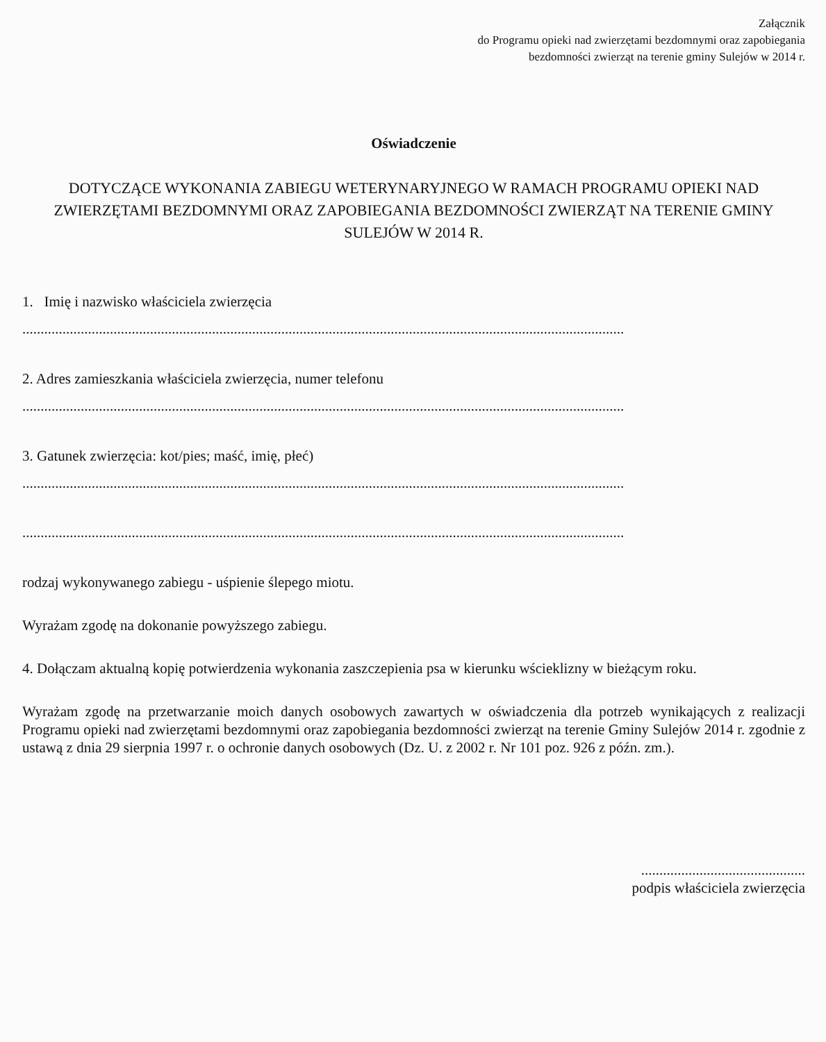Załącznik
do Programu opieki nad zwierzętami bezdomnymi oraz zapobiegania
bezdomności zwierząt na terenie gminy Sulejów w 2014 r.
Oświadczenie
DOTYCZĄCE WYKONANIA ZABIEGU WETERYNARYJNEGO W RAMACH PROGRAMU OPIEKI NAD ZWIERZĘTAMI BEZDOMNYMI ORAZ ZAPOBIEGANIA BEZDOMNOŚCI ZWIERZĄT NA TERENIE GMINY SULEJÓW W 2014 R.
1. Imię i nazwisko właściciela zwierzęcia
.....................................................................................................................................................................
2. Adres zamieszkania właściciela zwierzęcia, numer telefonu
.....................................................................................................................................................................
3. Gatunek zwierzęcia: kot/pies; maść, imię, płeć)
.....................................................................................................................................................................
.....................................................................................................................................................................
rodzaj wykonywanego zabiegu - uśpienie ślepego miotu.
Wyrażam zgodę na dokonanie powyższego zabiegu.
4. Dołączam aktualną kopię potwierdzenia wykonania zaszczepienia psa w kierunku wścieklizny w bieżącym roku.
Wyrażam zgodę na przetwarzanie moich danych osobowych zawartych w oświadczenia dla potrzeb wynikających z realizacji Programu opieki nad zwierzętami bezdomnymi oraz zapobiegania bezdomności zwierząt na terenie Gminy Sulejów 2014 r. zgodnie z ustawą z dnia 29 sierpnia 1997 r. o ochronie danych osobowych (Dz. U. z 2002 r. Nr 101 poz. 926 z późn. zm.).
.............................................
podpis właściciela zwierzęcia